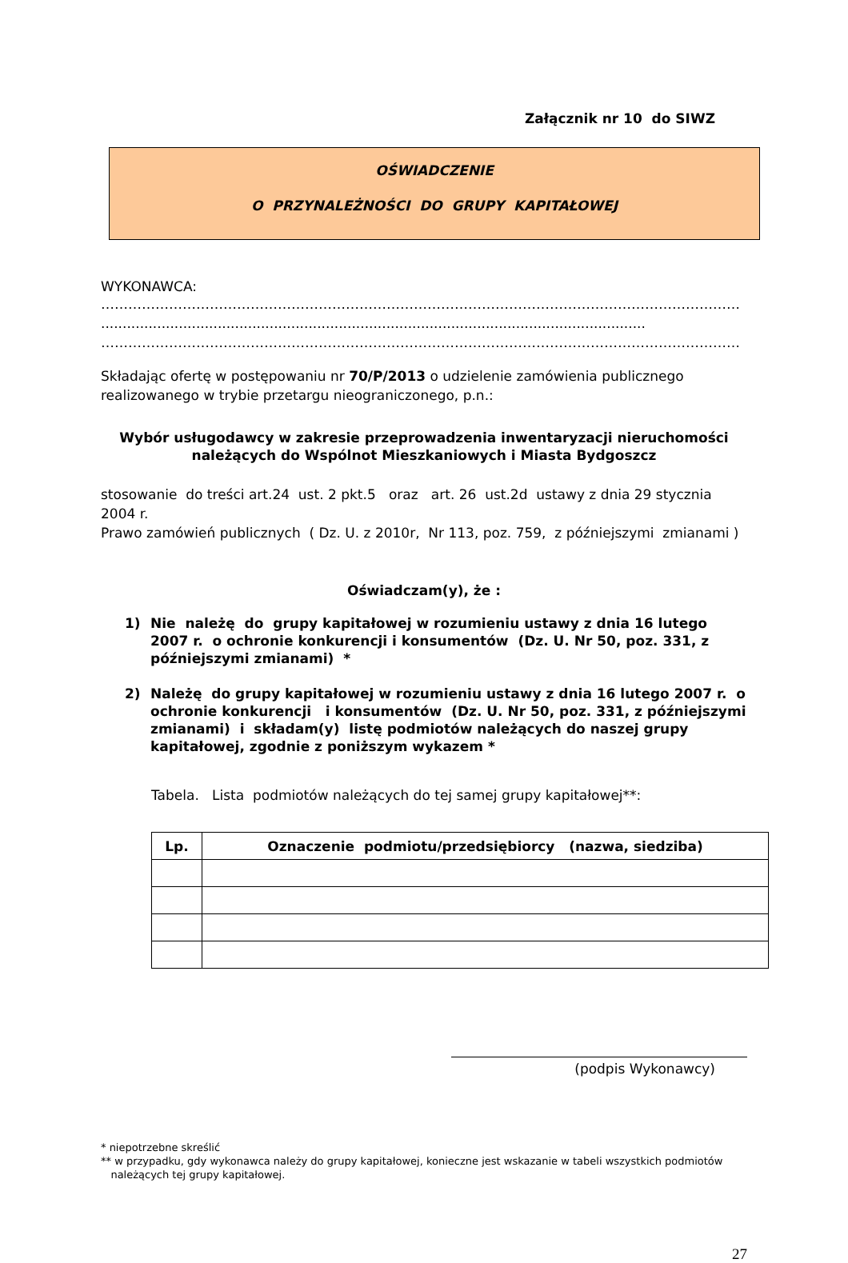Załącznik nr 10 do SIWZ
OŚWIADCZENIE
O PRZYNALEŻNOŚCI DO GRUPY KAPITAŁOWEJ
WYKONAWCA:
……………………………………………………………………………………………………………………………
..............................................................................................................................
……………………………………………………………………………………………………………………………
Składając ofertę w postępowaniu nr 70/P/2013 o udzielenie zamówienia publicznego realizowanego w trybie przetargu nieograniczonego, p.n.:
Wybór usługodawcy w zakresie przeprowadzenia inwentaryzacji nieruchomości
należących do Wspólnot Mieszkaniowych i Miasta Bydgoszcz
stosowanie do treści art.24 ust. 2 pkt.5 oraz art. 26 ust.2d ustawy z dnia 29 stycznia 2004 r.
Prawo zamówień publicznych ( Dz. U. z 2010r, Nr 113, poz. 759, z późniejszymi zmianami )
Oświadczam(y), że :
1) Nie należę do grupy kapitałowej w rozumieniu ustawy z dnia 16 lutego 2007 r. o ochronie konkurencji i konsumentów (Dz. U. Nr 50, poz. 331, z późniejszymi zmianami) *
2) Należę do grupy kapitałowej w rozumieniu ustawy z dnia 16 lutego 2007 r. o ochronie konkurencji i konsumentów (Dz. U. Nr 50, poz. 331, z późniejszymi zmianami) i składam(y) listę podmiotów należących do naszej grupy kapitałowej, zgodnie z poniższym wykazem *
Tabela. Lista podmiotów należących do tej samej grupy kapitałowej**:
| Lp. | Oznaczenie podmiotu/przedsiębiorcy (nazwa, siedziba) |
| --- | --- |
(podpis Wykonawcy)
* niepotrzebne skreślić
** w przypadku, gdy wykonawca należy do grupy kapitałowej, konieczne jest wskazanie w tabeli wszystkich podmiotów
należących tej grupy kapitałowej.
27